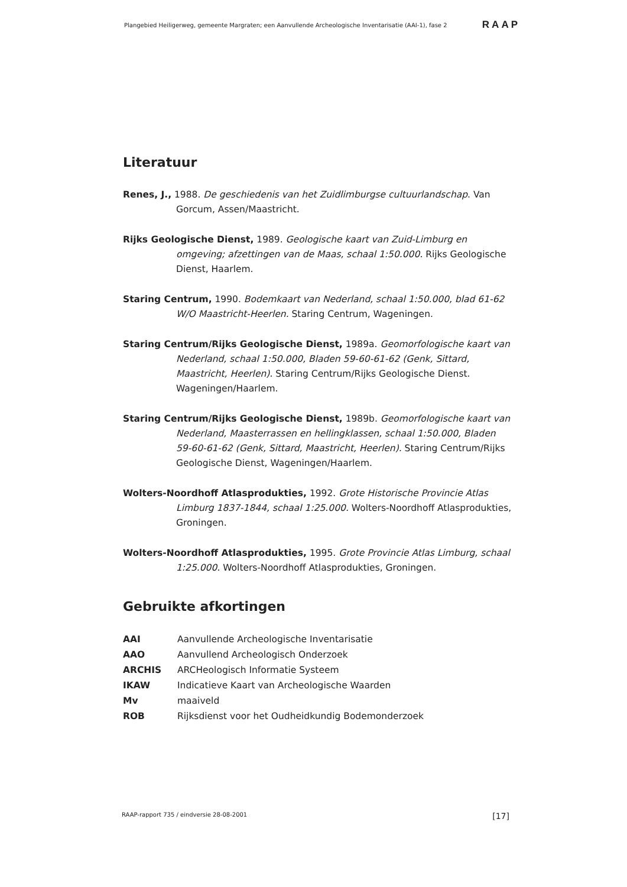Plangebied Heiligerweg, gemeente Margraten; een Aanvullende Archeologische Inventarisatie (AAI-1), fase 2 RAAP
Literatuur
Renes, J., 1988. De geschiedenis van het Zuidlimburgse cultuurlandschap. Van Gorcum, Assen/Maastricht.
Rijks Geologische Dienst, 1989. Geologische kaart van Zuid-Limburg en omgeving; afzettingen van de Maas, schaal 1:50.000. Rijks Geologische Dienst, Haarlem.
Staring Centrum, 1990. Bodemkaart van Nederland, schaal 1:50.000, blad 61-62 W/O Maastricht-Heerlen. Staring Centrum, Wageningen.
Staring Centrum/Rijks Geologische Dienst, 1989a. Geomorfologische kaart van Nederland, schaal 1:50.000, Bladen 59-60-61-62 (Genk, Sittard, Maastricht, Heerlen). Staring Centrum/Rijks Geologische Dienst. Wageningen/Haarlem.
Staring Centrum/Rijks Geologische Dienst, 1989b. Geomorfologische kaart van Nederland, Maasterrassen en hellingklassen, schaal 1:50.000, Bladen 59-60-61-62 (Genk, Sittard, Maastricht, Heerlen). Staring Centrum/Rijks Geologische Dienst, Wageningen/Haarlem.
Wolters-Noordhoff Atlasprodukties, 1992. Grote Historische Provincie Atlas Limburg 1837-1844, schaal 1:25.000. Wolters-Noordhoff Atlasprodukties, Groningen.
Wolters-Noordhoff Atlasprodukties, 1995. Grote Provincie Atlas Limburg, schaal 1:25.000. Wolters-Noordhoff Atlasprodukties, Groningen.
Gebruikte afkortingen
AAI Aanvullende Archeologische Inventarisatie
AAO Aanvullend Archeologisch Onderzoek
ARCHIS ARCHeologisch Informatie Systeem
IKAW Indicatieve Kaart van Archeologische Waarden
Mv maaiveld
ROB Rijksdienst voor het Oudheidkundig Bodemonderzoek
RAAP-rapport 735 / eindversie 28-08-2001 [17]